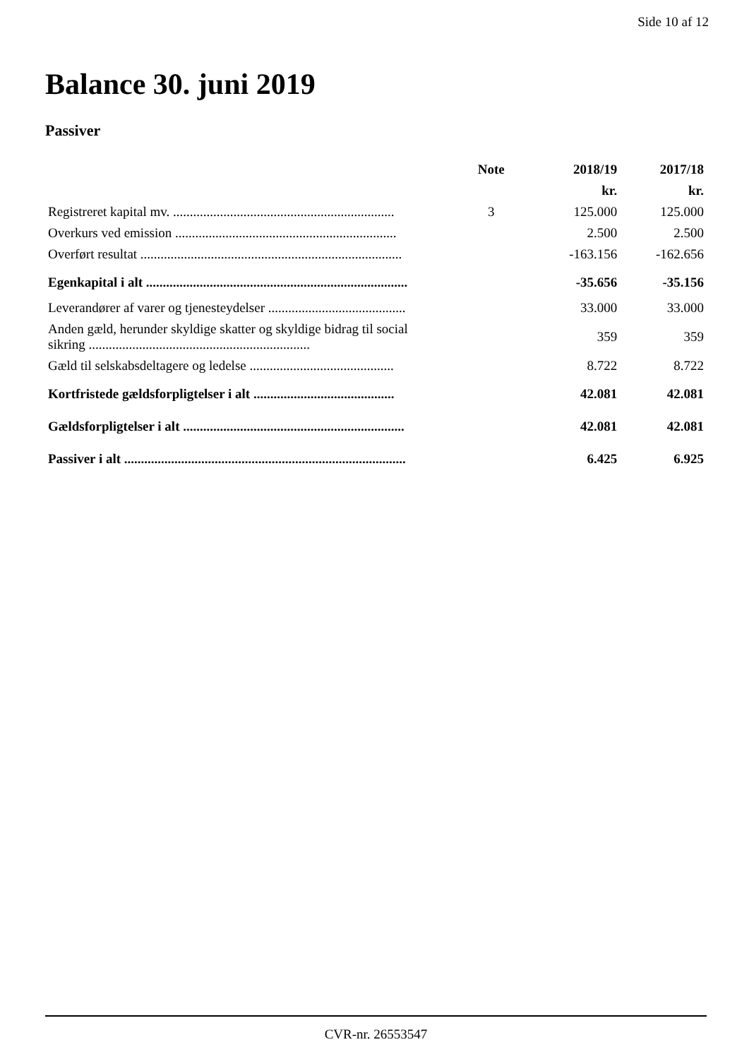Side 10 af 12
Balance 30. juni 2019
Passiver
| | Note | 2018/19 | 2017/18 |
| --- | --- | --- | --- |
| | | kr. | kr. |
| Registreret kapital mv. .................................................................. | 3 | 125.000 | 125.000 |
| Overkurs ved emission .................................................................. | | 2.500 | 2.500 |
| Overført resultat .............................................................................. | | -163.156 | -162.656 |
| Egenkapital i alt .............................................................................. | | -35.656 | -35.156 |
| Leverandører af varer og tjenesteydelser ......................................... | | 33.000 | 33.000 |
| Anden gæld, herunder skyldige skatter og skyldige bidrag til social sikring .................................................................. | | 359 | 359 |
| Gæld til selskabsdeltagere og ledelse ........................................... | | 8.722 | 8.722 |
| Kortfristede gældsforpligtelser i alt .......................................... | | 42.081 | 42.081 |
| Gældsforpligtelser i alt .................................................................. | | 42.081 | 42.081 |
| Passiver i alt .................................................................................... | | 6.425 | 6.925 |
CVR-nr. 26553547